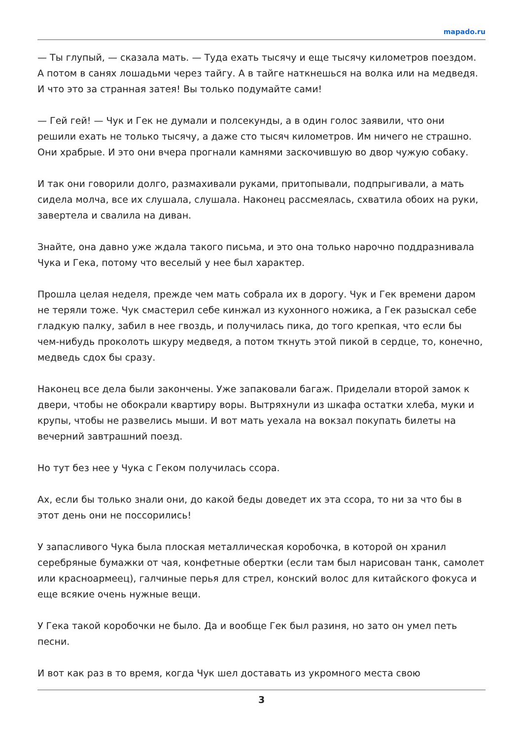mapado.ru
— Ты глупый, — сказала мать. — Туда ехать тысячу и еще тысячу километров поездом. А потом в санях лошадьми через тайгу. А в тайге наткнешься на волка или на медведя. И что это за странная затея! Вы только подумайте сами!
— Гей гей! — Чук и Гек не думали и полсекунды, а в один голос заявили, что они решили ехать не только тысячу, а даже сто тысяч километров. Им ничего не страшно. Они храбрые. И это они вчера прогнали камнями заскочившую во двор чужую собаку.
И так они говорили долго, размахивали руками, притопывали, подпрыгивали, а мать сидела молча, все их слушала, слушала. Наконец рассмеялась, схватила обоих на руки, завертела и свалила на диван.
Знайте, она давно уже ждала такого письма, и это она только нарочно поддразнивала Чука и Гека, потому что веселый у нее был характер.
Прошла целая неделя, прежде чем мать собрала их в дорогу. Чук и Гек времени даром не теряли тоже. Чук смастерил себе кинжал из кухонного ножика, а Гек разыскал себе гладкую палку, забил в нее гвоздь, и получилась пика, до того крепкая, что если бы чем-нибудь проколоть шкуру медведя, а потом ткнуть этой пикой в сердце, то, конечно, медведь сдох бы сразу.
Наконец все дела были закончены. Уже запаковали багаж. Приделали второй замок к двери, чтобы не обокрали квартиру воры. Вытряхнули из шкафа остатки хлеба, муки и крупы, чтобы не развелись мыши. И вот мать уехала на вокзал покупать билеты на вечерний завтрашний поезд.
Но тут без нее у Чука с Геком получилась ссора.
Ах, если бы только знали они, до какой беды доведет их эта ссора, то ни за что бы в этот день они не поссорились!
У запасливого Чука была плоская металлическая коробочка, в которой он хранил серебряные бумажки от чая, конфетные обертки (если там был нарисован танк, самолет или красноармеец), галчиные перья для стрел, конский волос для китайского фокуса и еще всякие очень нужные вещи.
У Гека такой коробочки не было. Да и вообще Гек был разиня, но зато он умел петь песни.
И вот как раз в то время, когда Чук шел доставать из укромного места свою
3